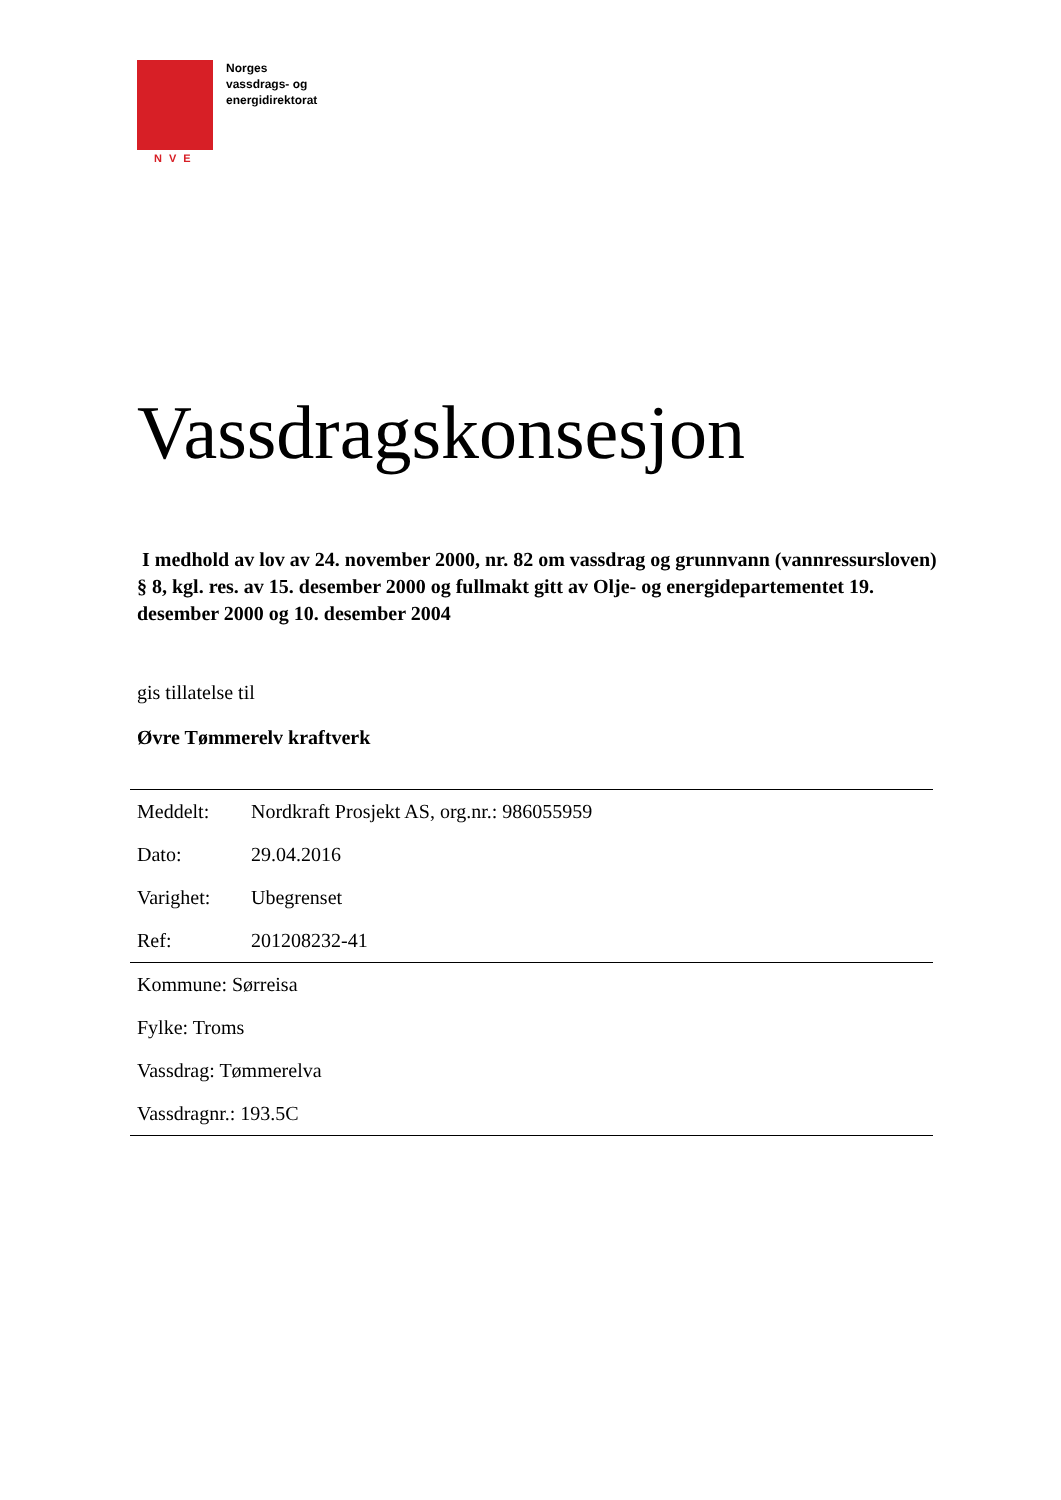NVE
Norges
vassdrags- og
energidirektorat
Vassdragskonsesjon
I medhold av lov av 24. november 2000, nr. 82 om vassdrag og grunnvann (vannressursloven) § 8, kgl. res. av 15. desember 2000 og fullmakt gitt av Olje- og energidepartementet 19. desember 2000 og 10. desember 2004
gis tillatelse til
Øvre Tømmerelv kraftverk
| Meddelt: | Nordkraft Prosjekt AS, org.nr.: 986055959 |
| Dato: | 29.04.2016 |
| Varighet: | Ubegrenset |
| Ref: | 201208232-41 |
| Kommune: Sørreisa | |
| Fylke: Troms | |
| Vassdrag: Tømmerelva | |
| Vassdragnr.: 193.5C | |